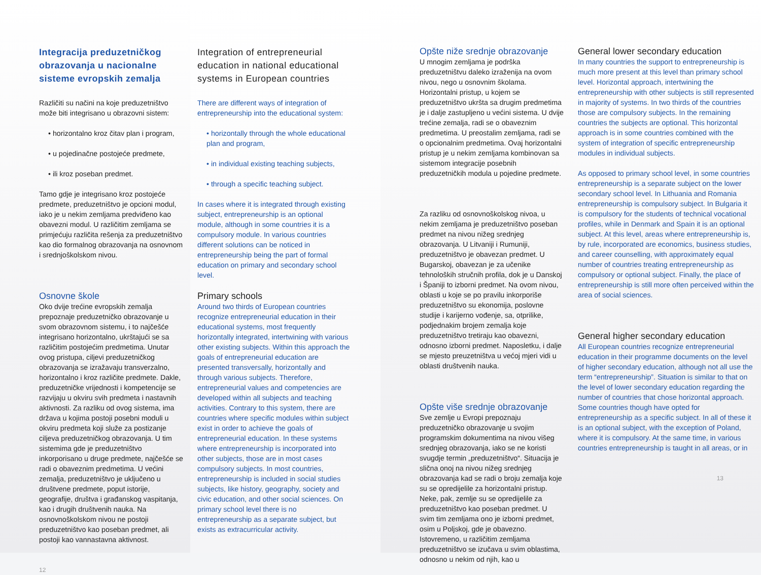Integracija preduzetničkog obrazovanja u nacionalne sisteme evropskih zemalja
Različiti su načini na koje preduzetništvo može biti integrisano u obrazovni sistem:
• horizontalno kroz čitav plan i program,
• u pojedinačne postojeće predmete,
• ili kroz poseban predmet.
Tamo gdje je integrisano kroz postojeće predmete, preduzetništvo je opcioni modul, iako je u nekim zemljama predviđeno kao obavezni modul. U različitim zemljama se primjećuju različita rešenja za preduzetništvo kao dio formalnog obrazovanja na osnovnom i srednjoškolskom nivou.
Osnovne škole
Oko dvije trećine evropskih zemalja prepoznaje preduzetničko obrazovanje u svom obrazovnom sistemu, i to najčešće integrisano horizontalno, ukrštajući se sa različitim postojećim predmetima. Unutar ovog pristupa, ciljevi preduzetničkog obrazovanja se izražavaju transverzalno, horizontalno i kroz različite predmete. Dakle, preduzetničke vrijednosti i kompetencije se razvijaju u okviru svih predmeta i nastavnih aktivnosti. Za razliku od ovog sistema, ima država u kojima postoji posebni moduli u okviru predmeta koji služe za postizanje ciljeva preduzetničkog obrazovanja. U tim sistemima gde je preduzetništvo inkorporisano u druge predmete, najčešće se radi o obaveznim predmetima. U većini zemalja, preduzetništvo je uključeno u društvene predmete, poput istorije, geografije, društva i građanskog vaspitanja, kao i drugih društvenih nauka. Na osnovnoškolskom nivou ne postoji preduzetništvo kao poseban predmet, ali postoji kao vannastavna aktivnost.
12
Integration of entrepreneurial education in national educational systems in European countries
There are different ways of integration of entrepreneurship into the educational system:
• horizontally through the whole educational plan and program,
• in individual existing teaching subjects,
• through a specific teaching subject.
In cases where it is integrated through existing subject, entrepreneurship is an optional module, although in some countries it is a compulsory module. In various countries different solutions can be noticed in entrepreneurship being the part of formal education on primary and secondary school level.
Primary schools
Around two thirds of European countries recognize entrepreneurial education in their educational systems, most frequently horizontally integrated, intertwining with various other existing subjects. Within this approach the goals of entrepreneurial education are presented transversally, horizontally and through various subjects. Therefore, entrepreneurial values and competencies are developed within all subjects and teaching activities. Contrary to this system, there are countries where specific modules within subject exist in order to achieve the goals of entrepreneurial education. In these systems where entrepreneurship is incorporated into other subjects, those are in most cases compulsory subjects. In most countries, entrepreneurship is included in social studies subjects, like history, geography, society and civic education, and other social sciences. On primary school level there is no entrepreneurship as a separate subject, but exists as extracurricular activity.
Opšte niže srednje obrazovanje
U mnogim zemljama je podrška preduzetništvu daleko izraženija na ovom nivou, nego u osnovnim školama. Horizontalni pristup, u kojem se preduzetništvo ukršta sa drugim predmetima je i dalje zastupljeno u većini sistema. U dvije trećine zemalja, radi se o obaveznim predmetima. U preostalim zemljama, radi se o opcionalnim predmetima. Ovaj horizontalni pristup je u nekim zemljama kombinovan sa sistemom integracije posebnih preduzetničkih modula u pojedine predmete.
Za razliku od osnovnoškolskog nivoa, u nekim zemljama je preduzetništvo poseban predmet na nivou nižeg srednjeg obrazovanja. U Litvaniji i Rumuniji, preduzetništvo je obavezan predmet. U Bugarskoj, obavezan je za učenike tehnoloških stručnih profila, dok je u Danskoj i Španiji to izborni predmet. Na ovom nivou, oblasti u koje se po pravilu inkorporiše preduzetništvo su ekonomija, poslovne studije i karijerno vođenje, sa, otprilike, podjednakim brojem zemalja koje preduzetništvo tretiraju kao obavezni, odnosno izborni predmet. Naposletku, i dalje se mjesto preuzetništva u većoj mjeri vidi u oblasti društvenih nauka.
Opšte više srednje obrazovanje
Sve zemlje u Evropi prepoznaju preduzetničko obrazovanje u svojim programskim dokumentima na nivou višeg srednjeg obrazovanja, iako se ne koristi svugdje termin „preduzetništvo“. Situacija je slična onoj na nivou nižeg srednjeg obrazovanja kad se radi o broju zemalja koje su se opredijelile za horizontalni pristup. Neke, pak, zemlje su se opredijelile za preduzetništvo kao poseban predmet. U svim tim zemljama ono je izborni predmet, osim u Poljskoj, gde je obavezno. Istovremeno, u različitim zemljama preduzetništvo se izučava u svim oblastima, odnosno u nekim od njih, kao u
General lower secondary education
In many countries the support to entrepreneurship is much more present at this level than primary school level. Horizontal approach, intertwining the entrepreneurship with other subjects is still represented in majority of systems. In two thirds of the countries those are compulsory subjects. In the remaining countries the subjects are optional. This horizontal approach is in some countries combined with the system of integration of specific entrepreneurship modules in individual subjects.
As opposed to primary school level, in some countries entrepreneurship is a separate subject on the lower secondary school level. In Lithuania and Romania entrepreneurship is compulsory subject. In Bulgaria it is compulsory for the students of technical vocational profiles, while in Denmark and Spain it is an optional subject. At this level, areas where entrepreneurship is, by rule, incorporated are economics, business studies, and career counselling, with approximately equal number of countries treating entrepreneurship as compulsory or optional subject. Finally, the place of entrepreneurship is still more often perceived within the area of social sciences.
General higher secondary education
All European countries recognize entrepreneurial education in their programme documents on the level of higher secondary education, although not all use the term “entrepreneurship”. Situation is similar to that on the level of lower secondary education regarding the number of countries that chose horizontal approach. Some countries though have opted for entrepreneurship as a specific subject. In all of these it is an optional subject, with the exception of Poland, where it is compulsory. At the same time, in various countries entrepreneurship is taught in all areas, or in
13